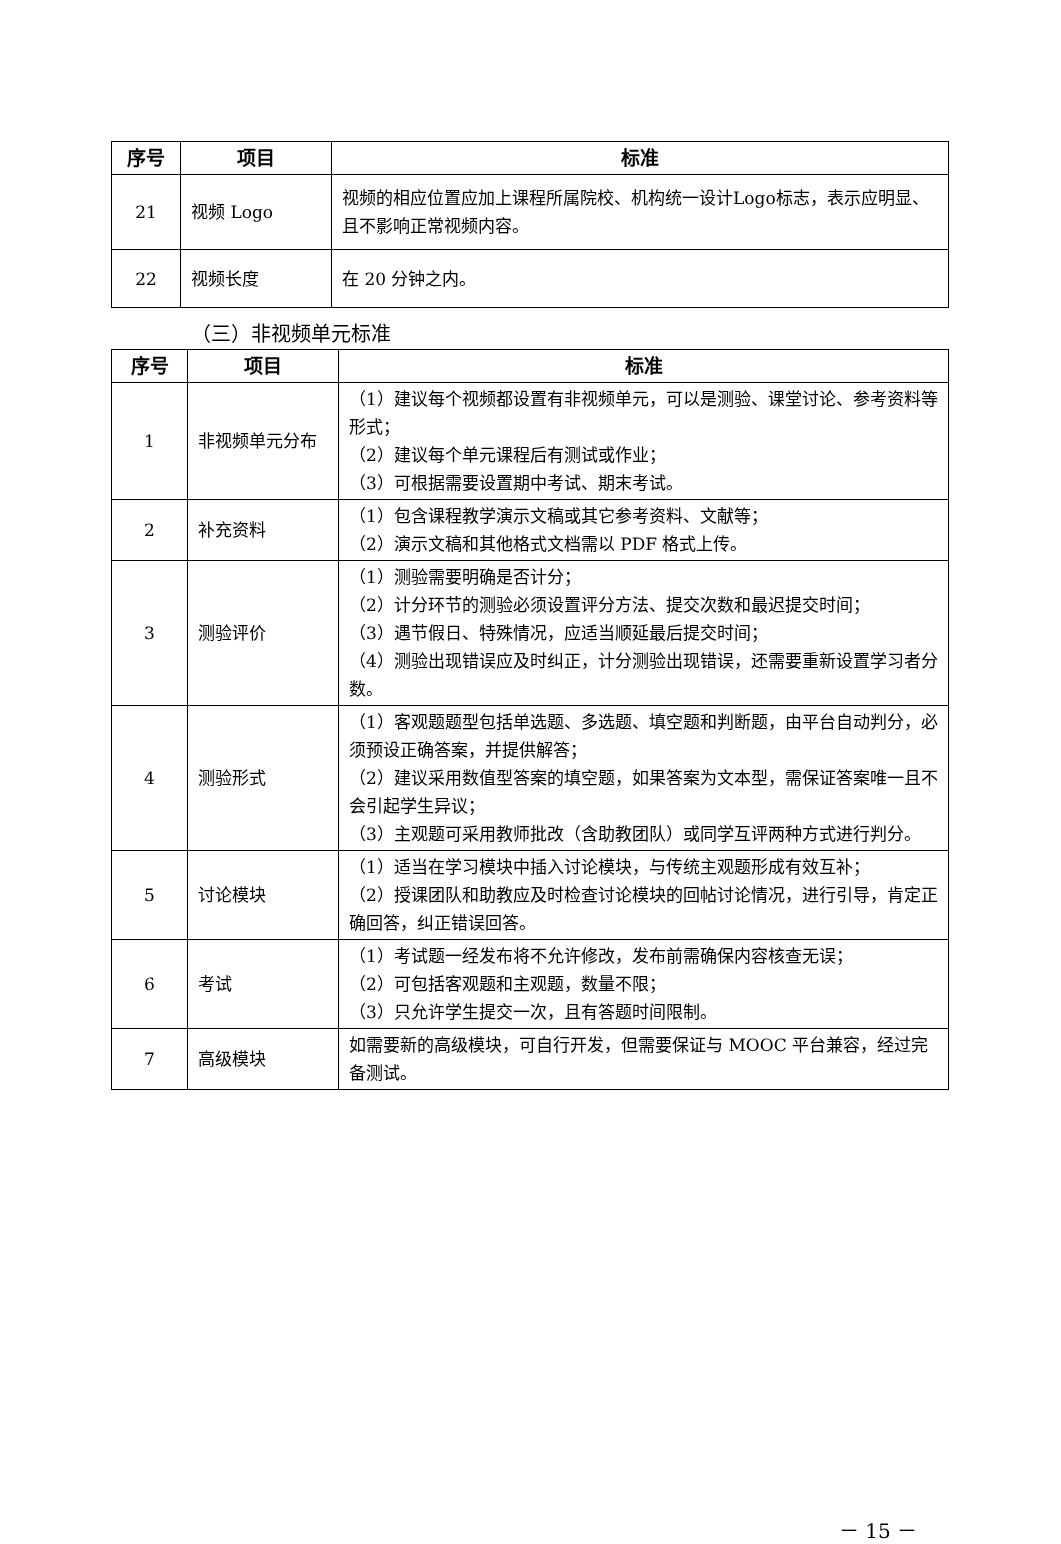| 序号 | 项目 | 标准 |
| --- | --- | --- |
| 21 | 视频 Logo | 视频的相应位置应加上课程所属院校、机构统一设计Logo标志，表示应明显、且不影响正常视频内容。 |
| 22 | 视频长度 | 在 20 分钟之内。 |
（三）非视频单元标准
| 序号 | 项目 | 标准 |
| --- | --- | --- |
| 1 | 非视频单元分布 | （1）建议每个视频都设置有非视频单元，可以是测验、课堂讨论、参考资料等形式； （2）建议每个单元课程后有测试或作业； （3）可根据需要设置期中考试、期末考试。 |
| 2 | 补充资料 | （1）包含课程教学演示文稿或其它参考资料、文献等； （2）演示文稿和其他格式文档需以 PDF 格式上传。 |
| 3 | 测验评价 | （1）测验需要明确是否计分； （2）计分环节的测验必须设置评分方法、提交次数和最迟提交时间； （3）遇节假日、特殊情况，应适当顺延最后提交时间； （4）测验出现错误应及时纠正，计分测验出现错误，还需要重新设置学习者分数。 |
| 4 | 测验形式 | （1）客观题题型包括单选题、多选题、填空题和判断题，由平台自动判分，必须预设正确答案，并提供解答； （2）建议采用数值型答案的填空题，如果答案为文本型，需保证答案唯一且不会引起学生异议； （3）主观题可采用教师批改（含助教团队）或同学互评两种方式进行判分。 |
| 5 | 讨论模块 | （1）适当在学习模块中插入讨论模块，与传统主观题形成有效互补； （2）授课团队和助教应及时检查讨论模块的回帖讨论情况，进行引导，肯定正确回答，纠正错误回答。 |
| 6 | 考试 | （1）考试题一经发布将不允许修改，发布前需确保内容核查无误； （2）可包括客观题和主观题，数量不限； （3）只允许学生提交一次，且有答题时间限制。 |
| 7 | 高级模块 | 如需要新的高级模块，可自行开发，但需要保证与 MOOC 平台兼容，经过完备测试。 |
－ 15 －